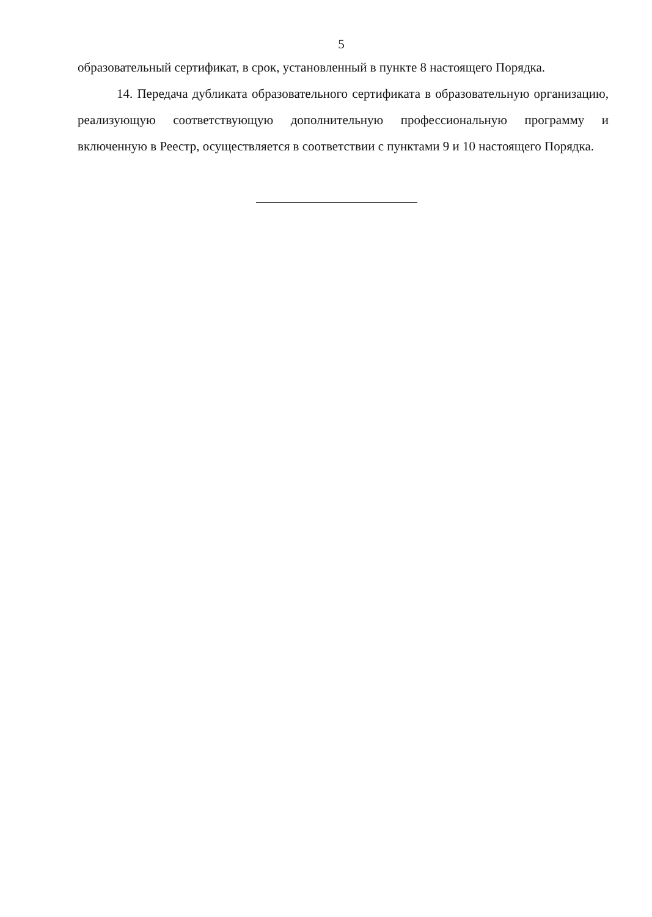5
образовательный сертификат, в срок, установленный в пункте 8 настоящего Порядка.
14. Передача дубликата образовательного сертификата в образовательную организацию, реализующую соответствующую дополнительную профессиональную программу и включенную в Реестр, осуществляется в соответствии с пунктами 9 и 10 настоящего Порядка.